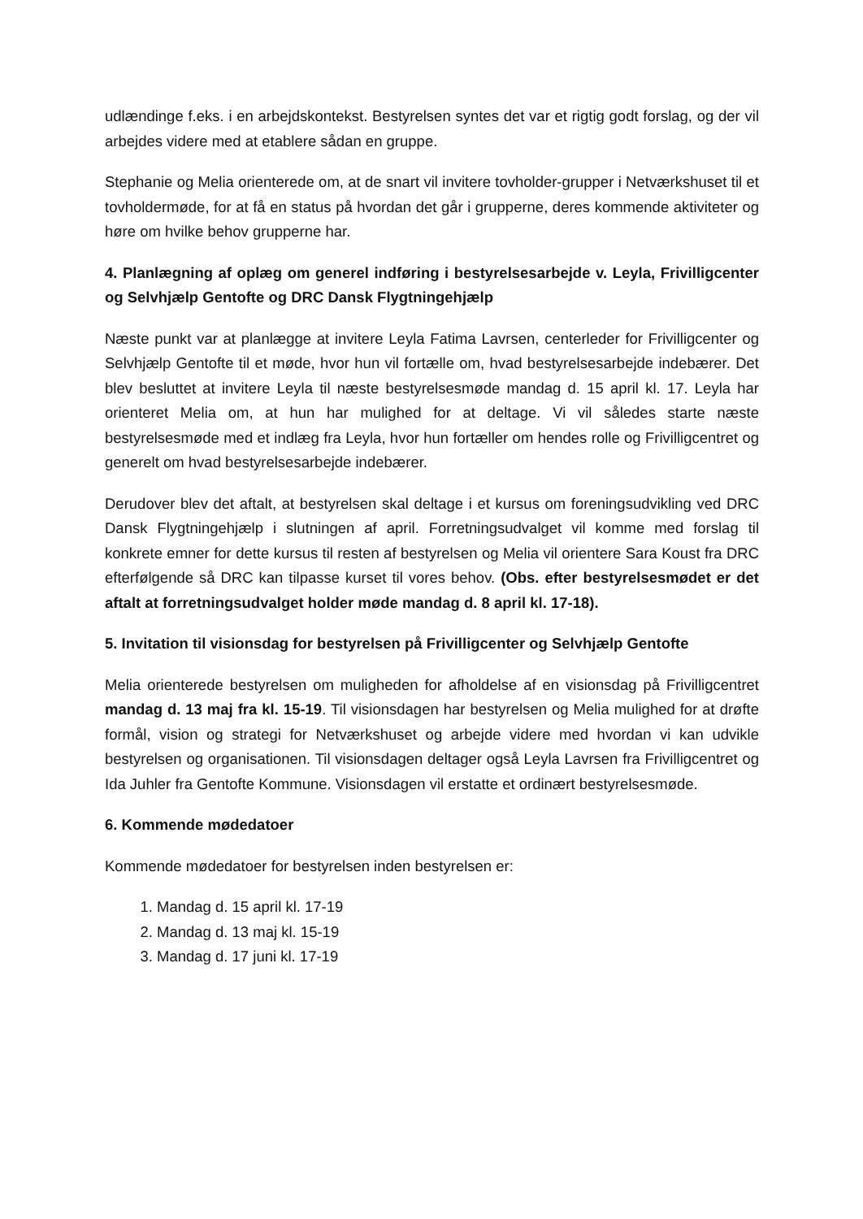udlændinge f.eks. i en arbejdskontekst. Bestyrelsen syntes det var et rigtig godt forslag, og der vil arbejdes videre med at etablere sådan en gruppe.
Stephanie og Melia orienterede om, at de snart vil invitere tovholder-grupper i Netværkshuset til et tovholdermøde, for at få en status på hvordan det går i grupperne, deres kommende aktiviteter og høre om hvilke behov grupperne har.
4. Planlægning af oplæg om generel indføring i bestyrelsesarbejde v. Leyla, Frivilligcenter og Selvhjælp Gentofte og DRC Dansk Flygtningehjælp
Næste punkt var at planlægge at invitere Leyla Fatima Lavrsen, centerleder for Frivilligcenter og Selvhjælp Gentofte til et møde, hvor hun vil fortælle om, hvad bestyrelsesarbejde indebærer. Det blev besluttet at invitere Leyla til næste bestyrelsesmøde mandag d. 15 april kl. 17. Leyla har orienteret Melia om, at hun har mulighed for at deltage. Vi vil således starte næste bestyrelsesmøde med et indlæg fra Leyla, hvor hun fortæller om hendes rolle og Frivilligcentret og generelt om hvad bestyrelsesarbejde indebærer.
Derudover blev det aftalt, at bestyrelsen skal deltage i et kursus om foreningsudvikling ved DRC Dansk Flygtningehjælp i slutningen af april. Forretningsudvalget vil komme med forslag til konkrete emner for dette kursus til resten af bestyrelsen og Melia vil orientere Sara Koust fra DRC efterfølgende så DRC kan tilpasse kurset til vores behov. (Obs. efter bestyrelsesmødet er det aftalt at forretningsudvalget holder møde mandag d. 8 april kl. 17-18).
5. Invitation til visionsdag for bestyrelsen på Frivilligcenter og Selvhjælp Gentofte
Melia orienterede bestyrelsen om muligheden for afholdelse af en visionsdag på Frivilligcentret mandag d. 13 maj fra kl. 15-19. Til visionsdagen har bestyrelsen og Melia mulighed for at drøfte formål, vision og strategi for Netværkshuset og arbejde videre med hvordan vi kan udvikle bestyrelsen og organisationen. Til visionsdagen deltager også Leyla Lavrsen fra Frivilligcentret og Ida Juhler fra Gentofte Kommune. Visionsdagen vil erstatte et ordinært bestyrelsesmøde.
6. Kommende mødedatoer
Kommende mødedatoer for bestyrelsen inden bestyrelsen er:
1. Mandag d. 15 april kl. 17-19
2. Mandag d. 13 maj kl. 15-19
3. Mandag d. 17 juni kl. 17-19